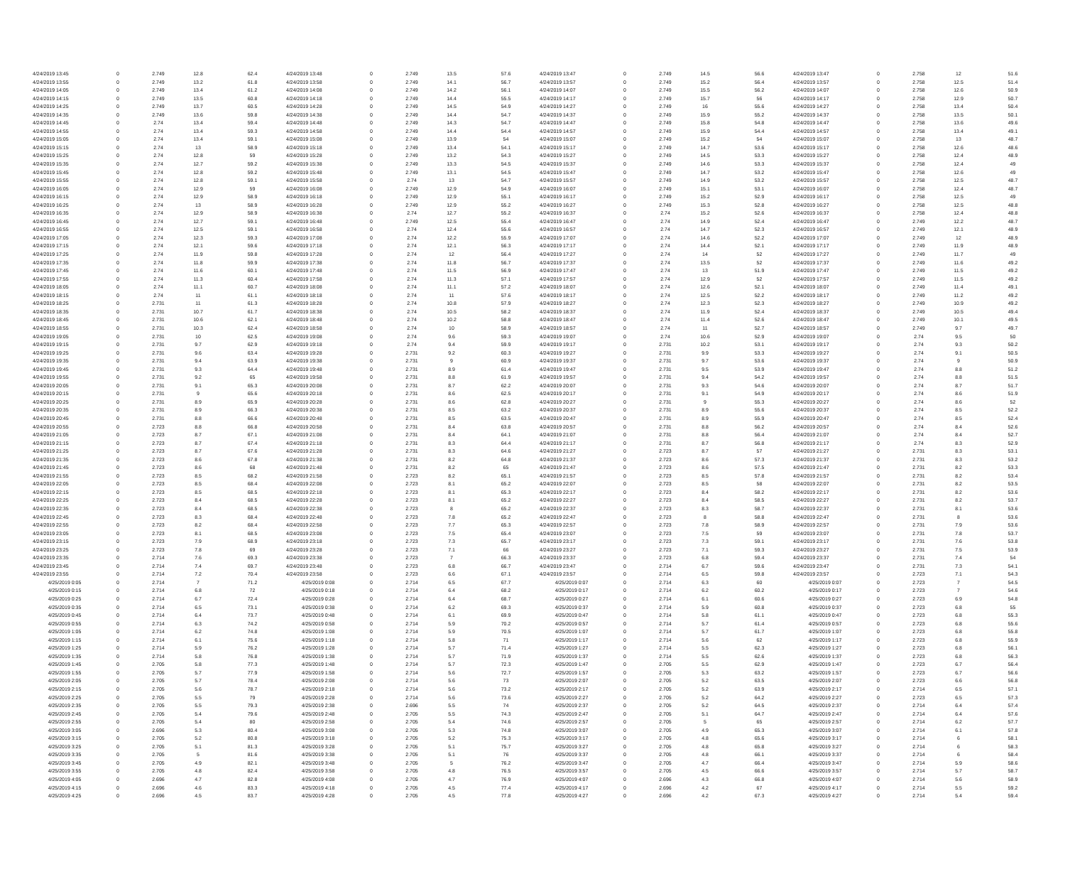| 4/24/2019 13:45 | 0 | 2.749 | 12.8 | 62.4 | 4/24/2019 13:48 | 0 | 2.749 | 13.5 | 57.6 | 4/24/2019 13:47 | 0 | 2.749 | 14.5 | 56.6 | 4/24/2019 13:47 | 0 | 2.758 | 12 | 51.6 |
| 4/24/2019 13:55 | 0 | 2.749 | 13.2 | 61.8 | 4/24/2019 13:58 | 0 | 2.749 | 14.1 | 56.7 | 4/24/2019 13:57 | 0 | 2.749 | 15.2 | 56.4 | 4/24/2019 13:57 | 0 | 2.758 | 12.5 | 51.4 |
| 4/24/2019 14:05 | 0 | 2.749 | 13.4 | 61.2 | 4/24/2019 14:08 | 0 | 2.749 | 14.2 | 56.1 | 4/24/2019 14:07 | 0 | 2.749 | 15.5 | 56.2 | 4/24/2019 14:07 | 0 | 2.758 | 12.6 | 50.9 |
| 4/24/2019 14:15 | 0 | 2.749 | 13.5 | 60.8 | 4/24/2019 14:18 | 0 | 2.749 | 14.4 | 55.5 | 4/24/2019 14:17 | 0 | 2.749 | 15.7 | 56 | 4/24/2019 14:17 | 0 | 2.758 | 12.9 | 50.7 |
| 4/24/2019 14:25 | 0 | 2.749 | 13.7 | 60.5 | 4/24/2019 14:28 | 0 | 2.749 | 14.5 | 54.9 | 4/24/2019 14:27 | 0 | 2.749 | 16 | 55.6 | 4/24/2019 14:27 | 0 | 2.758 | 13.4 | 50.4 |
| 4/24/2019 14:35 | 0 | 2.749 | 13.6 | 59.8 | 4/24/2019 14:38 | 0 | 2.749 | 14.4 | 54.7 | 4/24/2019 14:37 | 0 | 2.749 | 15.9 | 55.2 | 4/24/2019 14:37 | 0 | 2.758 | 13.5 | 50.1 |
| 4/24/2019 14:45 | 0 | 2.74 | 13.4 | 59.4 | 4/24/2019 14:48 | 0 | 2.749 | 14.3 | 54.7 | 4/24/2019 14:47 | 0 | 2.749 | 15.8 | 54.8 | 4/24/2019 14:47 | 0 | 2.758 | 13.6 | 49.6 |
| 4/24/2019 14:55 | 0 | 2.74 | 13.4 | 59.3 | 4/24/2019 14:58 | 0 | 2.749 | 14.4 | 54.4 | 4/24/2019 14:57 | 0 | 2.749 | 15.9 | 54.4 | 4/24/2019 14:57 | 0 | 2.758 | 13.4 | 49.1 |
| 4/24/2019 15:05 | 0 | 2.74 | 13.4 | 59.1 | 4/24/2019 15:08 | 0 | 2.749 | 13.9 | 54 | 4/24/2019 15:07 | 0 | 2.749 | 15.2 | 54 | 4/24/2019 15:07 | 0 | 2.758 | 13 | 48.7 |
| 4/24/2019 15:15 | 0 | 2.74 | 13 | 58.9 | 4/24/2019 15:18 | 0 | 2.749 | 13.4 | 54.1 | 4/24/2019 15:17 | 0 | 2.749 | 14.7 | 53.6 | 4/24/2019 15:17 | 0 | 2.758 | 12.6 | 48.6 |
| 4/24/2019 15:25 | 0 | 2.74 | 12.8 | 59 | 4/24/2019 15:28 | 0 | 2.749 | 13.2 | 54.3 | 4/24/2019 15:27 | 0 | 2.749 | 14.5 | 53.3 | 4/24/2019 15:27 | 0 | 2.758 | 12.4 | 48.9 |
| 4/24/2019 15:35 | 0 | 2.74 | 12.7 | 59.2 | 4/24/2019 15:38 | 0 | 2.749 | 13.3 | 54.5 | 4/24/2019 15:37 | 0 | 2.749 | 14.6 | 53.3 | 4/24/2019 15:37 | 0 | 2.758 | 12.4 | 49 |
| 4/24/2019 15:45 | 0 | 2.74 | 12.8 | 59.2 | 4/24/2019 15:48 | 0 | 2.749 | 13.1 | 54.5 | 4/24/2019 15:47 | 0 | 2.749 | 14.7 | 53.2 | 4/24/2019 15:47 | 0 | 2.758 | 12.6 | 49 |
| 4/24/2019 15:55 | 0 | 2.74 | 12.8 | 59.1 | 4/24/2019 15:58 | 0 | 2.74 | 13 | 54.7 | 4/24/2019 15:57 | 0 | 2.749 | 14.9 | 53.2 | 4/24/2019 15:57 | 0 | 2.758 | 12.5 | 48.7 |
| 4/24/2019 16:05 | 0 | 2.74 | 12.9 | 59 | 4/24/2019 16:08 | 0 | 2.749 | 12.9 | 54.9 | 4/24/2019 16:07 | 0 | 2.749 | 15.1 | 53.1 | 4/24/2019 16:07 | 0 | 2.758 | 12.4 | 48.7 |
| 4/24/2019 16:15 | 0 | 2.74 | 12.9 | 58.9 | 4/24/2019 16:18 | 0 | 2.749 | 12.9 | 55.1 | 4/24/2019 16:17 | 0 | 2.749 | 15.2 | 52.9 | 4/24/2019 16:17 | 0 | 2.758 | 12.5 | 49 |
| 4/24/2019 16:25 | 0 | 2.74 | 13 | 58.9 | 4/24/2019 16:28 | 0 | 2.749 | 12.9 | 55.2 | 4/24/2019 16:27 | 0 | 2.749 | 15.3 | 52.8 | 4/24/2019 16:27 | 0 | 2.758 | 12.5 | 48.8 |
| 4/24/2019 16:35 | 0 | 2.74 | 12.9 | 58.9 | 4/24/2019 16:38 | 0 | 2.74 | 12.7 | 55.2 | 4/24/2019 16:37 | 0 | 2.74 | 15.2 | 52.6 | 4/24/2019 16:37 | 0 | 2.758 | 12.4 | 48.8 |
| 4/24/2019 16:45 | 0 | 2.74 | 12.7 | 59.1 | 4/24/2019 16:48 | 0 | 2.749 | 12.5 | 55.4 | 4/24/2019 16:47 | 0 | 2.74 | 14.9 | 52.4 | 4/24/2019 16:47 | 0 | 2.749 | 12.2 | 48.7 |
| 4/24/2019 16:55 | 0 | 2.74 | 12.5 | 59.1 | 4/24/2019 16:58 | 0 | 2.74 | 12.4 | 55.6 | 4/24/2019 16:57 | 0 | 2.74 | 14.7 | 52.3 | 4/24/2019 16:57 | 0 | 2.749 | 12.1 | 48.9 |
| 4/24/2019 17:05 | 0 | 2.74 | 12.3 | 59.3 | 4/24/2019 17:08 | 0 | 2.74 | 12.2 | 55.9 | 4/24/2019 17:07 | 0 | 2.74 | 14.6 | 52.2 | 4/24/2019 17:07 | 0 | 2.749 | 12 | 48.9 |
| 4/24/2019 17:15 | 0 | 2.74 | 12.1 | 59.6 | 4/24/2019 17:18 | 0 | 2.74 | 12.1 | 56.3 | 4/24/2019 17:17 | 0 | 2.74 | 14.4 | 52.1 | 4/24/2019 17:17 | 0 | 2.749 | 11.9 | 48.9 |
| 4/24/2019 17:25 | 0 | 2.74 | 11.9 | 59.8 | 4/24/2019 17:28 | 0 | 2.74 | 12 | 56.4 | 4/24/2019 17:27 | 0 | 2.74 | 14 | 52 | 4/24/2019 17:27 | 0 | 2.749 | 11.7 | 49 |
| 4/24/2019 17:35 | 0 | 2.74 | 11.8 | 59.9 | 4/24/2019 17:38 | 0 | 2.74 | 11.8 | 56.7 | 4/24/2019 17:37 | 0 | 2.74 | 13.5 | 52 | 4/24/2019 17:37 | 0 | 2.749 | 11.6 | 49.2 |
| 4/24/2019 17:45 | 0 | 2.74 | 11.6 | 60.1 | 4/24/2019 17:48 | 0 | 2.74 | 11.5 | 56.9 | 4/24/2019 17:47 | 0 | 2.74 | 13 | 51.9 | 4/24/2019 17:47 | 0 | 2.749 | 11.5 | 49.2 |
| 4/24/2019 17:55 | 0 | 2.74 | 11.3 | 60.4 | 4/24/2019 17:58 | 0 | 2.74 | 11.3 | 57.1 | 4/24/2019 17:57 | 0 | 2.74 | 12.9 | 52 | 4/24/2019 17:57 | 0 | 2.749 | 11.5 | 49.2 |
| 4/24/2019 18:05 | 0 | 2.74 | 11.1 | 60.7 | 4/24/2019 18:08 | 0 | 2.74 | 11.1 | 57.2 | 4/24/2019 18:07 | 0 | 2.74 | 12.6 | 52.1 | 4/24/2019 18:07 | 0 | 2.749 | 11.4 | 49.1 |
| 4/24/2019 18:15 | 0 | 2.74 | 11 | 61.1 | 4/24/2019 18:18 | 0 | 2.74 | 11 | 57.6 | 4/24/2019 18:17 | 0 | 2.74 | 12.5 | 52.2 | 4/24/2019 18:17 | 0 | 2.749 | 11.2 | 49.2 |
| 4/24/2019 18:25 | 0 | 2.731 | 11 | 61.3 | 4/24/2019 18:28 | 0 | 2.74 | 10.8 | 57.9 | 4/24/2019 18:27 | 0 | 2.74 | 12.3 | 52.3 | 4/24/2019 18:27 | 0 | 2.749 | 10.9 | 49.2 |
| 4/24/2019 18:35 | 0 | 2.731 | 10.7 | 61.7 | 4/24/2019 18:38 | 0 | 2.74 | 10.5 | 58.2 | 4/24/2019 18:37 | 0 | 2.74 | 11.9 | 52.4 | 4/24/2019 18:37 | 0 | 2.749 | 10.5 | 49.4 |
| 4/24/2019 18:45 | 0 | 2.731 | 10.6 | 62.1 | 4/24/2019 18:48 | 0 | 2.74 | 10.2 | 58.8 | 4/24/2019 18:47 | 0 | 2.74 | 11.4 | 52.6 | 4/24/2019 18:47 | 0 | 2.749 | 10.1 | 49.5 |
| 4/24/2019 18:55 | 0 | 2.731 | 10.3 | 62.4 | 4/24/2019 18:58 | 0 | 2.74 | 10 | 58.9 | 4/24/2019 18:57 | 0 | 2.74 | 11 | 52.7 | 4/24/2019 18:57 | 0 | 2.749 | 9.7 | 49.7 |
| 4/24/2019 19:05 | 0 | 2.731 | 10 | 62.5 | 4/24/2019 19:08 | 0 | 2.74 | 9.6 | 59.3 | 4/24/2019 19:07 | 0 | 2.74 | 10.6 | 52.9 | 4/24/2019 19:07 | 0 | 2.74 | 9.5 | 50 |
| 4/24/2019 19:15 | 0 | 2.731 | 9.7 | 62.9 | 4/24/2019 19:18 | 0 | 2.74 | 9.4 | 59.9 | 4/24/2019 19:17 | 0 | 2.731 | 10.2 | 53.1 | 4/24/2019 19:17 | 0 | 2.74 | 9.3 | 50.2 |
| 4/24/2019 19:25 | 0 | 2.731 | 9.6 | 63.4 | 4/24/2019 19:28 | 0 | 2.731 | 9.2 | 60.3 | 4/24/2019 19:27 | 0 | 2.731 | 9.9 | 53.3 | 4/24/2019 19:27 | 0 | 2.74 | 9.1 | 50.5 |
| 4/24/2019 19:35 | 0 | 2.731 | 9.4 | 63.9 | 4/24/2019 19:38 | 0 | 2.731 | 9 | 60.9 | 4/24/2019 19:37 | 0 | 2.731 | 9.7 | 53.6 | 4/24/2019 19:37 | 0 | 2.74 | 9 | 50.9 |
| 4/24/2019 19:45 | 0 | 2.731 | 9.3 | 64.4 | 4/24/2019 19:48 | 0 | 2.731 | 8.9 | 61.4 | 4/24/2019 19:47 | 0 | 2.731 | 9.5 | 53.9 | 4/24/2019 19:47 | 0 | 2.74 | 8.8 | 51.2 |
| 4/24/2019 19:55 | 0 | 2.731 | 9.2 | 65 | 4/24/2019 19:58 | 0 | 2.731 | 8.8 | 61.9 | 4/24/2019 19:57 | 0 | 2.731 | 9.4 | 54.2 | 4/24/2019 19:57 | 0 | 2.74 | 8.8 | 51.5 |
| 4/24/2019 20:05 | 0 | 2.731 | 9.1 | 65.3 | 4/24/2019 20:08 | 0 | 2.731 | 8.7 | 62.2 | 4/24/2019 20:07 | 0 | 2.731 | 9.3 | 54.6 | 4/24/2019 20:07 | 0 | 2.74 | 8.7 | 51.7 |
| 4/24/2019 20:15 | 0 | 2.731 | 9 | 65.6 | 4/24/2019 20:18 | 0 | 2.731 | 8.6 | 62.5 | 4/24/2019 20:17 | 0 | 2.731 | 9.1 | 54.9 | 4/24/2019 20:17 | 0 | 2.74 | 8.6 | 51.9 |
| 4/24/2019 20:25 | 0 | 2.731 | 8.9 | 65.9 | 4/24/2019 20:28 | 0 | 2.731 | 8.6 | 62.8 | 4/24/2019 20:27 | 0 | 2.731 | 9 | 55.3 | 4/24/2019 20:27 | 0 | 2.74 | 8.6 | 52 |
| 4/24/2019 20:35 | 0 | 2.731 | 8.9 | 66.3 | 4/24/2019 20:38 | 0 | 2.731 | 8.5 | 63.2 | 4/24/2019 20:37 | 0 | 2.731 | 8.9 | 55.6 | 4/24/2019 20:37 | 0 | 2.74 | 8.5 | 52.2 |
| 4/24/2019 20:45 | 0 | 2.731 | 8.8 | 66.6 | 4/24/2019 20:48 | 0 | 2.731 | 8.5 | 63.5 | 4/24/2019 20:47 | 0 | 2.731 | 8.9 | 55.9 | 4/24/2019 20:47 | 0 | 2.74 | 8.5 | 52.4 |
| 4/24/2019 20:55 | 0 | 2.723 | 8.8 | 66.8 | 4/24/2019 20:58 | 0 | 2.731 | 8.4 | 63.8 | 4/24/2019 20:57 | 0 | 2.731 | 8.8 | 56.2 | 4/24/2019 20:57 | 0 | 2.74 | 8.4 | 52.6 |
| 4/24/2019 21:05 | 0 | 2.723 | 8.7 | 67.1 | 4/24/2019 21:08 | 0 | 2.731 | 8.4 | 64.1 | 4/24/2019 21:07 | 0 | 2.731 | 8.8 | 56.4 | 4/24/2019 21:07 | 0 | 2.74 | 8.4 | 52.7 |
| 4/24/2019 21:15 | 0 | 2.723 | 8.7 | 67.4 | 4/24/2019 21:18 | 0 | 2.731 | 8.3 | 64.4 | 4/24/2019 21:17 | 0 | 2.731 | 8.7 | 56.8 | 4/24/2019 21:17 | 0 | 2.74 | 8.3 | 52.9 |
| 4/24/2019 21:25 | 0 | 2.723 | 8.7 | 67.6 | 4/24/2019 21:28 | 0 | 2.731 | 8.3 | 64.6 | 4/24/2019 21:27 | 0 | 2.723 | 8.7 | 57 | 4/24/2019 21:27 | 0 | 2.731 | 8.3 | 53.1 |
| 4/24/2019 21:35 | 0 | 2.723 | 8.6 | 67.8 | 4/24/2019 21:38 | 0 | 2.731 | 8.2 | 64.8 | 4/24/2019 21:37 | 0 | 2.723 | 8.6 | 57.3 | 4/24/2019 21:37 | 0 | 2.731 | 8.3 | 53.2 |
| 4/24/2019 21:45 | 0 | 2.723 | 8.6 | 68 | 4/24/2019 21:48 | 0 | 2.731 | 8.2 | 65 | 4/24/2019 21:47 | 0 | 2.723 | 8.6 | 57.5 | 4/24/2019 21:47 | 0 | 2.731 | 8.2 | 53.3 |
| 4/24/2019 21:55 | 0 | 2.723 | 8.5 | 68.2 | 4/24/2019 21:58 | 0 | 2.723 | 8.2 | 65.1 | 4/24/2019 21:57 | 0 | 2.723 | 8.5 | 57.8 | 4/24/2019 21:57 | 0 | 2.731 | 8.2 | 53.4 |
| 4/24/2019 22:05 | 0 | 2.723 | 8.5 | 68.4 | 4/24/2019 22:08 | 0 | 2.723 | 8.1 | 65.2 | 4/24/2019 22:07 | 0 | 2.723 | 8.5 | 58 | 4/24/2019 22:07 | 0 | 2.731 | 8.2 | 53.5 |
| 4/24/2019 22:15 | 0 | 2.723 | 8.5 | 68.5 | 4/24/2019 22:18 | 0 | 2.723 | 8.1 | 65.3 | 4/24/2019 22:17 | 0 | 2.723 | 8.4 | 58.2 | 4/24/2019 22:17 | 0 | 2.731 | 8.2 | 53.6 |
| 4/24/2019 22:25 | 0 | 2.723 | 8.4 | 68.5 | 4/24/2019 22:28 | 0 | 2.723 | 8.1 | 65.2 | 4/24/2019 22:27 | 0 | 2.723 | 8.4 | 58.5 | 4/24/2019 22:27 | 0 | 2.731 | 8.2 | 53.7 |
| 4/24/2019 22:35 | 0 | 2.723 | 8.4 | 68.5 | 4/24/2019 22:38 | 0 | 2.723 | 8 | 65.2 | 4/24/2019 22:37 | 0 | 2.723 | 8.3 | 58.7 | 4/24/2019 22:37 | 0 | 2.731 | 8.1 | 53.6 |
| 4/24/2019 22:45 | 0 | 2.723 | 8.3 | 68.4 | 4/24/2019 22:48 | 0 | 2.723 | 7.8 | 65.2 | 4/24/2019 22:47 | 0 | 2.723 | 8 | 58.8 | 4/24/2019 22:47 | 0 | 2.731 | 8 | 53.6 |
| 4/24/2019 22:55 | 0 | 2.723 | 8.2 | 68.4 | 4/24/2019 22:58 | 0 | 2.723 | 7.7 | 65.3 | 4/24/2019 22:57 | 0 | 2.723 | 7.8 | 58.9 | 4/24/2019 22:57 | 0 | 2.731 | 7.9 | 53.6 |
| 4/24/2019 23:05 | 0 | 2.723 | 8.1 | 68.5 | 4/24/2019 23:08 | 0 | 2.723 | 7.5 | 65.4 | 4/24/2019 23:07 | 0 | 2.723 | 7.5 | 59 | 4/24/2019 23:07 | 0 | 2.731 | 7.8 | 53.7 |
| 4/24/2019 23:15 | 0 | 2.723 | 7.9 | 68.9 | 4/24/2019 23:18 | 0 | 2.723 | 7.3 | 65.7 | 4/24/2019 23:17 | 0 | 2.723 | 7.3 | 59.1 | 4/24/2019 23:17 | 0 | 2.731 | 7.6 | 53.8 |
| 4/24/2019 23:25 | 0 | 2.723 | 7.8 | 69 | 4/24/2019 23:28 | 0 | 2.723 | 7.1 | 66 | 4/24/2019 23:27 | 0 | 2.723 | 7.1 | 59.3 | 4/24/2019 23:27 | 0 | 2.731 | 7.5 | 53.9 |
| 4/24/2019 23:35 | 0 | 2.714 | 7.6 | 69.3 | 4/24/2019 23:38 | 0 | 2.723 | 7 | 66.3 | 4/24/2019 23:37 | 0 | 2.723 | 6.8 | 59.4 | 4/24/2019 23:37 | 0 | 2.731 | 7.4 | 54 |
| 4/24/2019 23:45 | 0 | 2.714 | 7.4 | 69.7 | 4/24/2019 23:48 | 0 | 2.723 | 6.8 | 66.7 | 4/24/2019 23:47 | 0 | 2.714 | 6.7 | 59.6 | 4/24/2019 23:47 | 0 | 2.731 | 7.3 | 54.1 |
| 4/24/2019 23:55 | 0 | 2.714 | 7.2 | 70.4 | 4/24/2019 23:58 | 0 | 2.723 | 6.6 | 67.1 | 4/24/2019 23:57 | 0 | 2.714 | 6.5 | 59.8 | 4/24/2019 23:57 | 0 | 2.723 | 7.1 | 54.3 |
| 4/25/2019 0:05 | 0 | 2.714 | 7 | 71.2 | 4/25/2019 0:08 | 0 | 2.714 | 6.5 | 67.7 | 4/25/2019 0:07 | 0 | 2.714 | 6.3 | 60 | 4/25/2019 0:07 | 0 | 2.723 | 7 | 54.5 |
| 4/25/2019 0:15 | 0 | 2.714 | 6.8 | 72 | 4/25/2019 0:18 | 0 | 2.714 | 6.4 | 68.2 | 4/25/2019 0:17 | 0 | 2.714 | 6.2 | 60.2 | 4/25/2019 0:17 | 0 | 2.723 | 7 | 54.6 |
| 4/25/2019 0:25 | 0 | 2.714 | 6.7 | 72.4 | 4/25/2019 0:28 | 0 | 2.714 | 6.4 | 68.7 | 4/25/2019 0:27 | 0 | 2.714 | 6.1 | 60.6 | 4/25/2019 0:27 | 0 | 2.723 | 6.9 | 54.8 |
| 4/25/2019 0:35 | 0 | 2.714 | 6.5 | 73.1 | 4/25/2019 0:38 | 0 | 2.714 | 6.2 | 69.3 | 4/25/2019 0:37 | 0 | 2.714 | 5.9 | 60.8 | 4/25/2019 0:37 | 0 | 2.723 | 6.8 | 55 |
| 4/25/2019 0:45 | 0 | 2.714 | 6.4 | 73.7 | 4/25/2019 0:48 | 0 | 2.714 | 6.1 | 69.9 | 4/25/2019 0:47 | 0 | 2.714 | 5.8 | 61.1 | 4/25/2019 0:47 | 0 | 2.723 | 6.8 | 55.3 |
| 4/25/2019 0:55 | 0 | 2.714 | 6.3 | 74.2 | 4/25/2019 0:58 | 0 | 2.714 | 5.9 | 70.2 | 4/25/2019 0:57 | 0 | 2.714 | 5.7 | 61.4 | 4/25/2019 0:57 | 0 | 2.723 | 6.8 | 55.6 |
| 4/25/2019 1:05 | 0 | 2.714 | 6.2 | 74.8 | 4/25/2019 1:08 | 0 | 2.714 | 5.9 | 70.5 | 4/25/2019 1:07 | 0 | 2.714 | 5.7 | 61.7 | 4/25/2019 1:07 | 0 | 2.723 | 6.8 | 55.8 |
| 4/25/2019 1:15 | 0 | 2.714 | 6.1 | 75.6 | 4/25/2019 1:18 | 0 | 2.714 | 5.8 | 71 | 4/25/2019 1:17 | 0 | 2.714 | 5.6 | 62 | 4/25/2019 1:17 | 0 | 2.723 | 6.8 | 55.9 |
| 4/25/2019 1:25 | 0 | 2.714 | 5.9 | 76.2 | 4/25/2019 1:28 | 0 | 2.714 | 5.7 | 71.4 | 4/25/2019 1:27 | 0 | 2.714 | 5.5 | 62.3 | 4/25/2019 1:27 | 0 | 2.723 | 6.8 | 56.1 |
| 4/25/2019 1:35 | 0 | 2.714 | 5.8 | 76.8 | 4/25/2019 1:38 | 0 | 2.714 | 5.7 | 71.9 | 4/25/2019 1:37 | 0 | 2.714 | 5.5 | 62.6 | 4/25/2019 1:37 | 0 | 2.723 | 6.8 | 56.3 |
| 4/25/2019 1:45 | 0 | 2.705 | 5.8 | 77.3 | 4/25/2019 1:48 | 0 | 2.714 | 5.7 | 72.3 | 4/25/2019 1:47 | 0 | 2.705 | 5.5 | 62.9 | 4/25/2019 1:47 | 0 | 2.723 | 6.7 | 56.4 |
| 4/25/2019 1:55 | 0 | 2.705 | 5.7 | 77.9 | 4/25/2019 1:58 | 0 | 2.714 | 5.6 | 72.7 | 4/25/2019 1:57 | 0 | 2.705 | 5.3 | 63.2 | 4/25/2019 1:57 | 0 | 2.723 | 6.7 | 56.6 |
| 4/25/2019 2:05 | 0 | 2.705 | 5.7 | 78.4 | 4/25/2019 2:08 | 0 | 2.714 | 5.6 | 73 | 4/25/2019 2:07 | 0 | 2.705 | 5.2 | 63.5 | 4/25/2019 2:07 | 0 | 2.723 | 6.6 | 56.8 |
| 4/25/2019 2:15 | 0 | 2.705 | 5.6 | 78.7 | 4/25/2019 2:18 | 0 | 2.714 | 5.6 | 73.2 | 4/25/2019 2:17 | 0 | 2.705 | 5.2 | 63.9 | 4/25/2019 2:17 | 0 | 2.714 | 6.5 | 57.1 |
| 4/25/2019 2:25 | 0 | 2.705 | 5.5 | 79 | 4/25/2019 2:28 | 0 | 2.714 | 5.6 | 73.6 | 4/25/2019 2:27 | 0 | 2.705 | 5.2 | 64.2 | 4/25/2019 2:27 | 0 | 2.723 | 6.5 | 57.3 |
| 4/25/2019 2:35 | 0 | 2.705 | 5.5 | 79.3 | 4/25/2019 2:38 | 0 | 2.696 | 5.5 | 74 | 4/25/2019 2:37 | 0 | 2.705 | 5.2 | 64.5 | 4/25/2019 2:37 | 0 | 2.714 | 6.4 | 57.4 |
| 4/25/2019 2:45 | 0 | 2.705 | 5.4 | 79.6 | 4/25/2019 2:48 | 0 | 2.705 | 5.5 | 74.3 | 4/25/2019 2:47 | 0 | 2.705 | 5.1 | 64.7 | 4/25/2019 2:47 | 0 | 2.714 | 6.4 | 57.6 |
| 4/25/2019 2:55 | 0 | 2.705 | 5.4 | 80 | 4/25/2019 2:58 | 0 | 2.705 | 5.4 | 74.6 | 4/25/2019 2:57 | 0 | 2.705 | 5 | 65 | 4/25/2019 2:57 | 0 | 2.714 | 6.2 | 57.7 |
| 4/25/2019 3:05 | 0 | 2.696 | 5.3 | 80.4 | 4/25/2019 3:08 | 0 | 2.705 | 5.3 | 74.8 | 4/25/2019 3:07 | 0 | 2.705 | 4.9 | 65.3 | 4/25/2019 3:07 | 0 | 2.714 | 6.1 | 57.8 |
| 4/25/2019 3:15 | 0 | 2.705 | 5.2 | 80.8 | 4/25/2019 3:18 | 0 | 2.705 | 5.2 | 75.3 | 4/25/2019 3:17 | 0 | 2.705 | 4.8 | 65.6 | 4/25/2019 3:17 | 0 | 2.714 | 6 | 58.1 |
| 4/25/2019 3:25 | 0 | 2.705 | 5.1 | 81.3 | 4/25/2019 3:28 | 0 | 2.705 | 5.1 | 75.7 | 4/25/2019 3:27 | 0 | 2.705 | 4.8 | 65.8 | 4/25/2019 3:27 | 0 | 2.714 | 6 | 58.3 |
| 4/25/2019 3:35 | 0 | 2.705 | 5 | 81.6 | 4/25/2019 3:38 | 0 | 2.705 | 5.1 | 76 | 4/25/2019 3:37 | 0 | 2.705 | 4.8 | 66.1 | 4/25/2019 3:37 | 0 | 2.714 | 6 | 58.4 |
| 4/25/2019 3:45 | 0 | 2.705 | 4.9 | 82.1 | 4/25/2019 3:48 | 0 | 2.705 | 5 | 76.2 | 4/25/2019 3:47 | 0 | 2.705 | 4.7 | 66.4 | 4/25/2019 3:47 | 0 | 2.714 | 5.9 | 58.6 |
| 4/25/2019 3:55 | 0 | 2.705 | 4.8 | 82.4 | 4/25/2019 3:58 | 0 | 2.705 | 4.8 | 76.5 | 4/25/2019 3:57 | 0 | 2.705 | 4.5 | 66.6 | 4/25/2019 3:57 | 0 | 2.714 | 5.7 | 58.7 |
| 4/25/2019 4:05 | 0 | 2.696 | 4.7 | 82.8 | 4/25/2019 4:08 | 0 | 2.705 | 4.7 | 76.9 | 4/25/2019 4:07 | 0 | 2.696 | 4.3 | 66.8 | 4/25/2019 4:07 | 0 | 2.714 | 5.6 | 58.9 |
| 4/25/2019 4:15 | 0 | 2.696 | 4.6 | 83.3 | 4/25/2019 4:18 | 0 | 2.705 | 4.5 | 77.4 | 4/25/2019 4:17 | 0 | 2.696 | 4.2 | 67 | 4/25/2019 4:17 | 0 | 2.714 | 5.5 | 59.2 |
| 4/25/2019 4:25 | 0 | 2.696 | 4.5 | 83.7 | 4/25/2019 4:28 | 0 | 2.705 | 4.5 | 77.8 | 4/25/2019 4:27 | 0 | 2.696 | 4.2 | 67.3 | 4/25/2019 4:27 | 0 | 2.714 | 5.4 | 59.4 |